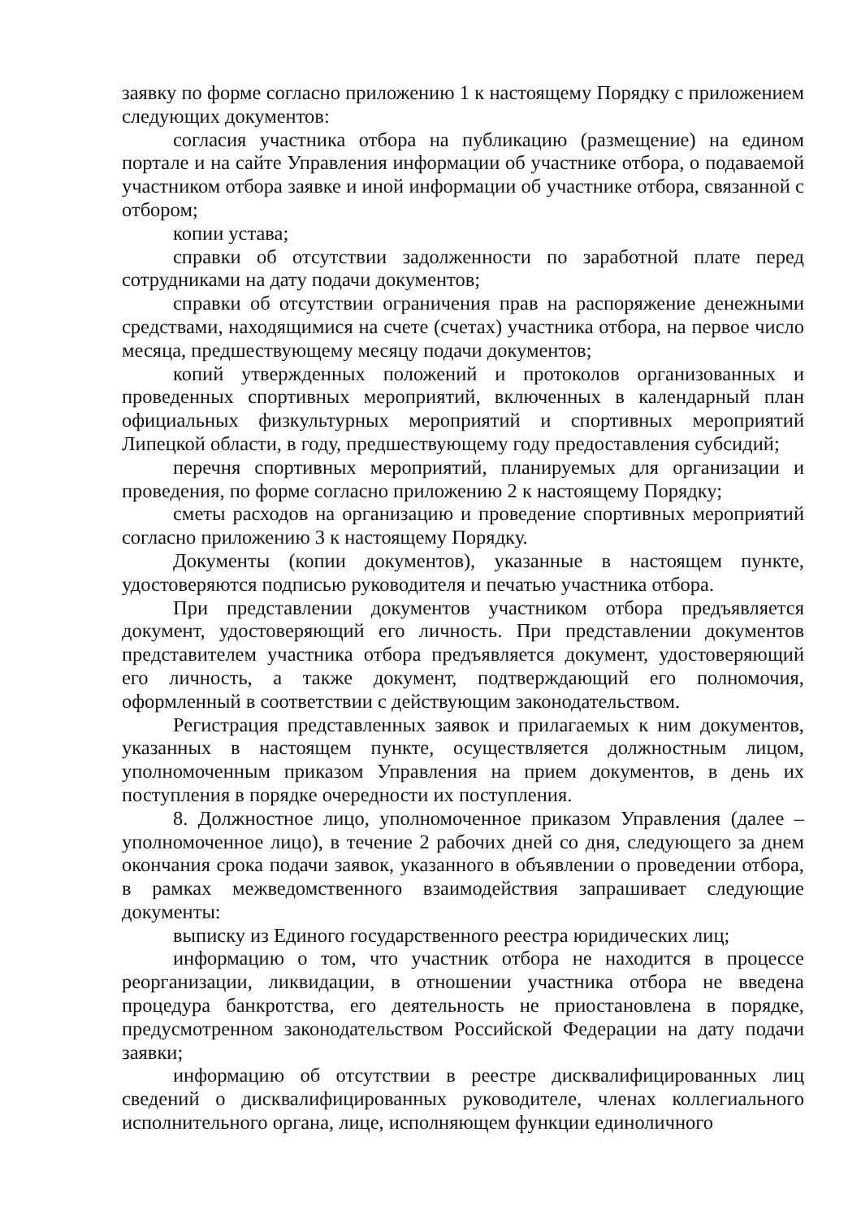заявку по форме согласно приложению 1 к настоящему Порядку с приложением следующих документов:
согласия участника отбора на публикацию (размещение) на едином портале и на сайте Управления информации об участнике отбора, о подаваемой участником отбора заявке и иной информации об участнике отбора, связанной с отбором;
копии устава;
справки об отсутствии задолженности по заработной плате перед сотрудниками на дату подачи документов;
справки об отсутствии ограничения прав на распоряжение денежными средствами, находящимися на счете (счетах) участника отбора, на первое число месяца, предшествующему месяцу подачи документов;
копий утвержденных положений и протоколов организованных и проведенных спортивных мероприятий, включенных в календарный план официальных физкультурных мероприятий и спортивных мероприятий Липецкой области, в году, предшествующему году предоставления субсидий;
перечня спортивных мероприятий, планируемых для организации и проведения, по форме согласно приложению 2 к настоящему Порядку;
сметы расходов на организацию и проведение спортивных мероприятий согласно приложению 3 к настоящему Порядку.
Документы (копии документов), указанные в настоящем пункте, удостоверяются подписью руководителя и печатью участника отбора.
При представлении документов участником отбора предъявляется документ, удостоверяющий его личность. При представлении документов представителем участника отбора предъявляется документ, удостоверяющий его личность, а также документ, подтверждающий его полномочия, оформленный в соответствии с действующим законодательством.
Регистрация представленных заявок и прилагаемых к ним документов, указанных в настоящем пункте, осуществляется должностным лицом, уполномоченным приказом Управления на прием документов, в день их поступления в порядке очередности их поступления.
8. Должностное лицо, уполномоченное приказом Управления (далее – уполномоченное лицо), в течение 2 рабочих дней со дня, следующего за днем окончания срока подачи заявок, указанного в объявлении о проведении отбора, в рамках межведомственного взаимодействия запрашивает следующие документы:
выписку из Единого государственного реестра юридических лиц;
информацию о том, что участник отбора не находится в процессе реорганизации, ликвидации, в отношении участника отбора не введена процедура банкротства, его деятельность не приостановлена в порядке, предусмотренном законодательством Российской Федерации на дату подачи заявки;
информацию об отсутствии в реестре дисквалифицированных лиц сведений о дисквалифицированных руководителе, членах коллегиального исполнительного органа, лице, исполняющем функции единоличного